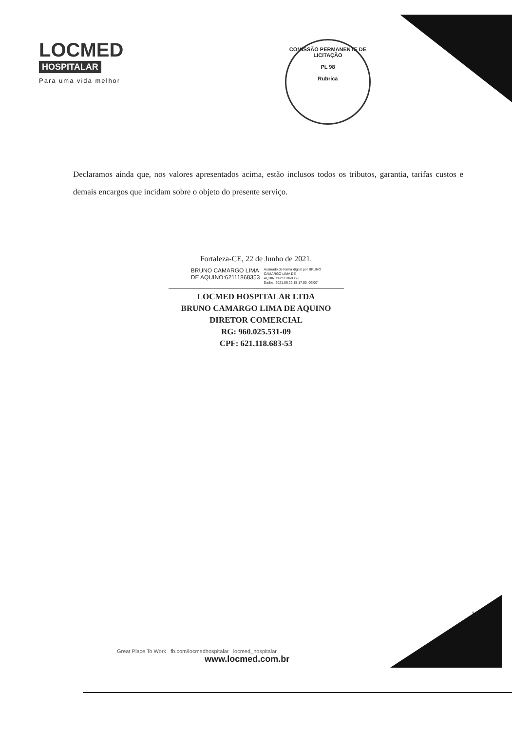LOCMED
HOSPITALAR
Para uma vida melhor
COMISSÃO PERMANENTE DE LICITAÇÃO
PL 98
Rubrica
Declaramos ainda que, nos valores apresentados acima, estão inclusos todos os tributos, garantia, tarifas custos e demais encargos que incidam sobre o objeto do presente serviço.
Fortaleza-CE, 22 de Junho de 2021.
BRUNO CAMARGO LIMA
DE AQUINO:62111868353
Assinado de forma digital por BRUNO
CAMARGO LIMA DE
AQUINO:62111868353
Dados: 2021.06.22 15:17:50 -03'00'
LOCMED HOSPITALAR LTDA
BRUNO CAMARGO LIMA DE AQUINO
DIRETOR COMERCIAL
RG: 960.025.531-09
CPF: 621.118.683-53
11
Great Place To Work fb.com/locmedhospitalar locmed_hospitalar
www.locmed.com.br